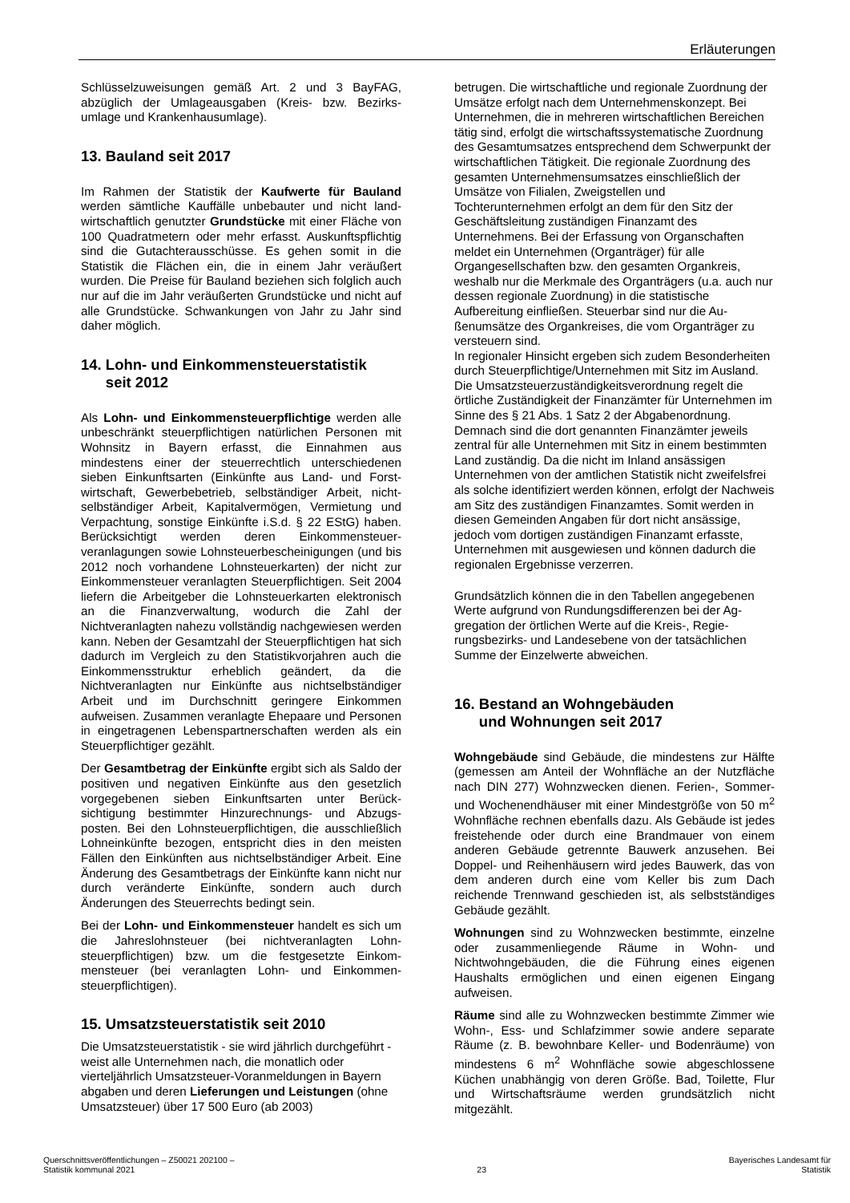Erläuterungen
Schlüsselzuweisungen gemäß Art. 2 und 3 BayFAG, abzüglich der Umlageausgaben (Kreis- bzw. Bezirks­umlage und Krankenhausumlage).
13. Bauland seit 2017
Im Rahmen der Statistik der Kaufwerte für Bauland werden sämtliche Kauffälle unbebauter und nicht land­wirtschaftlich genutzter Grundstücke mit einer Fläche von 100 Quadratmetern oder mehr erfasst. Auskunfts­pflichtig sind die Gutachterausschüsse. Es gehen somit in die Statistik die Flächen ein, die in einem Jahr veräu­ßert wurden. Die Preise für Bauland beziehen sich folglich auch nur auf die im Jahr veräußerten Grundstü­cke und nicht auf alle Grundstücke. Schwankungen von Jahr zu Jahr sind daher möglich.
14. Lohn- und Einkommensteuerstatistik
seit 2012
Als Lohn- und Einkommensteuerpflichtige werden alle unbeschränkt steuerpflichtigen natürlichen Perso­nen mit Wohnsitz in Bayern erfasst, die Einnahmen aus mindestens einer der steuerrechtlich unterschiedenen sieben Einkunftsarten (Einkünfte aus Land- und Forst­wirtschaft, Gewerbebetrieb, selbständiger Arbeit, nicht­selbständiger Arbeit, Kapitalvermögen, Vermietung und Verpachtung, sonstige Einkünfte i.S.d. § 22 EStG) haben. Berücksichtigt werden deren Einkommensteuer­veranlagungen sowie Lohnsteuerbescheinigungen (und bis 2012 noch vorhandene Lohnsteuerkarten) der nicht zur Einkommensteuer veranlagten Steuerpflichtigen. Seit 2004 liefern die Arbeitgeber die Lohnsteuerkarten elektronisch an die Finanzverwaltung, wodurch die Zahl der Nichtveranlagten nahezu vollständig nachgewiesen werden kann. Neben der Gesamtzahl der Steuerpflich­tigen hat sich dadurch im Vergleich zu den Statistik­vorjahren auch die Einkommensstruktur erheblich ge­ändert, da die Nichtveranlagten nur Einkünfte aus nichtselbständiger Arbeit und im Durchschnitt geringere Einkommen aufweisen. Zusammen veranlagte Ehepaa­re und Personen in eingetragenen Lebenspartnerschaf­ten werden als ein Steuerpflichtiger gezählt.
Der Gesamtbetrag der Einkünfte ergibt sich als Saldo der positiven und negativen Einkünfte aus den gesetz­lich vorgegebenen sieben Einkunftsarten unter Berück­sichtigung bestimmter Hinzurechnungs- und Abzugs­posten. Bei den Lohnsteuerpflichtigen, die ausschließ­lich Lohneinkünfte bezogen, entspricht dies in den meisten Fällen den Einkünften aus nichtselbständiger Arbeit. Eine Änderung des Gesamtbetrags der Einkünf­te kann nicht nur durch veränderte Einkünfte, sondern auch durch Änderungen des Steuerrechts bedingt sein.
Bei der Lohn- und Einkommensteuer handelt es sich um die Jahreslohnsteuer (bei nichtveranlagten Lohn­steuerpflichtigen) bzw. um die festgesetzte Einkom­mensteuer (bei veranlagten Lohn- und Einkommen­steuerpflichtigen).
15. Umsatzsteuerstatistik seit 2010
Die Umsatzsteuerstatistik - sie wird jährlich durch­geführt - weist alle Unternehmen nach, die monatlich oder vierteljährlich Umsatzsteuer-Voranmeldungen in Bayern abgaben und deren Lieferungen und Leistun­gen (ohne Umsatzsteuer) über 17 500 Euro (ab 2003)
betrugen. Die wirtschaftliche und regionale Zuordnung der Umsätze erfolgt nach dem Unternehmenskonzept. Bei Unternehmen, die in mehreren wirtschaftlichen Bereichen tätig sind, erfolgt die wirtschaftssystemati­sche Zuordnung des Gesamtumsatzes entsprechend dem Schwerpunkt der wirtschaftlichen Tätigkeit. Die regionale Zuordnung des gesamten Unternehmens­umsatzes einschließlich der Umsätze von Filialen, Zweigstellen und Tochterunternehmen erfolgt an dem für den Sitz der Geschäftsleitung zuständigen Finanz­amt des Unternehmens. Bei der Erfassung von Organ­schaften meldet ein Unternehmen (Organträger) für alle Organgesellschaften bzw. den gesamten Organkreis, weshalb nur die Merkmale des Organträgers (u.a. auch nur dessen regionale Zuordnung) in die statistische Aufbereitung einfließen. Steuerbar sind nur die Au­ßenumsätze des Organkreises, die vom Organträger zu versteuern sind.
In regionaler Hinsicht ergeben sich zudem Besonder­heiten durch Steuerpflichtige/Unternehmen mit Sitz im Ausland. Die Umsatzsteuerzuständigkeitsverordnung regelt die örtliche Zuständigkeit der Finanzämter für Unternehmen im Sinne des § 21 Abs. 1 Satz 2 der Abgabenordnung. Demnach sind die dort genannten Finanzämter jeweils zentral für alle Unternehmen mit Sitz in einem bestimmten Land zuständig. Da die nicht im Inland ansässigen Unternehmen von der amtlichen Statistik nicht zweifelsfrei als solche identifiziert werden können, erfolgt der Nachweis am Sitz des zuständigen Finanzamtes. Somit werden in diesen Gemeinden An­gaben für dort nicht ansässige, jedoch vom dortigen zuständigen Finanzamt erfasste, Unternehmen mit ausgewiesen und können dadurch die regionalen Er­gebnisse verzerren.
Grundsätzlich können die in den Tabellen angegebenen Werte aufgrund von Rundungsdifferenzen bei der Ag­gregation der örtlichen Werte auf die Kreis-, Regie­rungsbezirks- und Landesebene von der tatsächlichen Summe der Einzelwerte abweichen.
16. Bestand an Wohngebäuden
und Wohnungen seit 2017
Wohngebäude sind Gebäude, die mindestens zur Hälfte (gemessen am Anteil der Wohnfläche an der Nutzfläche nach DIN 277) Wohnzwecken dienen. Ferien-, Sommer- und Wochenendhäuser mit einer Mindestgröße von 50 m<sup>2</sup> Wohnfläche rechnen ebenfalls dazu. Als Gebäude ist jedes freistehende oder durch eine Brandmauer von einem anderen Gebäude ge­trennte Bauwerk anzusehen. Bei Doppel- und Reihen­häusern wird jedes Bauwerk, das von dem anderen durch eine vom Keller bis zum Dach reichende Trenn­wand geschieden ist, als selbstständiges Gebäude gezählt.
Wohnungen sind zu Wohnzwecken bestimmte, einzel­ne oder zusammenliegende Räume in Wohn- und Nichtwohngebäuden, die die Führung eines eigenen Haushalts ermöglichen und einen eigenen Eingang aufweisen.
Räume sind alle zu Wohnzwecken bestimmte Zimmer wie Wohn-, Ess- und Schlafzimmer sowie andere sepa­rate Räume (z. B. bewohnbare Keller- und Bodenräu­me) von mindestens 6 m<sup>2</sup> Wohnfläche sowie abge­schlossene Küchen unabhängig von deren Größe. Bad, Toilette, Flur und Wirtschaftsräume werden grundsätz­lich nicht mitgezählt.
Querschnittsveröffentlichungen – Z50021 202100 –
Statistik kommunal 2021
23 Bayerisches Landesamt für
Statistik